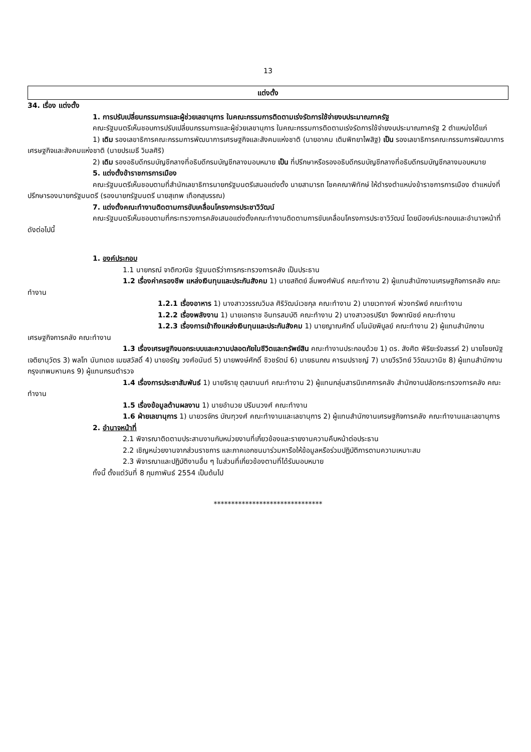13
แต่งตั้ง
34. เรื่อง แต่งตั้ง
1. การปรับเปลี่ยนกรรมการและผู้ช่วยเลขานุการ ในคณะกรรมการติดตามเร่งรัดการใช้จ่ายงบประมาณภาครัฐ
คณะรัฐมนตรีเห็นชอบการปรับเปลี่ยนกรรมการและผู้ช่วยเลขานุการ ในคณะกรรมการติดตามเร่งรัดการใช้จ่ายงบประมาณภาครัฐ 2 ตำแหน่งได้แก่
1) เดิม รองเลขาธิการคณะกรรมการพัฒนาการเศรษฐกิจและสังคมแห่งชาติ (นายอาคม เติมพิทยาไพสิฐ) เป็น รองเลขาธิการคณะกรรมการพัฒนาการเศรษฐกิจและสังคมแห่งชาติ (นายปรเมธี วิมลศิริ)
2) เดิม รองอธิบดีกรมบัญชีกลางที่อธิบดีกรมบัญชีกลางมอบหมาย เป็น ที่ปรึกษาหรือรองอธิบดีกรมบัญชีกลางที่อธิบดีกรมบัญชีกลางมอบหมาย
5. แต่งตั้งข้าราชการการเมือง
คณะรัฐมนตรีเห็นชอบตามที่สำนักเลขาธิการนายกรัฐมนตรีเสนอแต่งตั้ง นายสามารถ โชคคณาพิทักษ์ ให้ดำรงตำแหน่งข้าราชการการเมือง ตำแหน่งที่ปรึกษารองนายกรัฐมนตรี (รองนายกรัฐมนตรี นายสุเทพ เทือกสุบรรณ)
7. แต่งตั้งคณะทำงานติดตามการขับเคลื่อนโครงการประชาวิวัฒน์
คณะรัฐมนตรีเห็นชอบตามที่กระทรวงการคลังเสนอแต่งตั้งคณะทำงานติดตามการขับเคลื่อนโครงการประชาวิวัฒน์ โดยมีองค์ประกอบและอำนาจหน้าที่ ดังต่อไปนี้
1. องค์ประกอบ
1.1 นายกรณ์ จาติกวณิช รัฐมนตรีว่าการกระทรวงการคลัง เป็นประธาน
1.2 เรื่องค่าครองชีพ แหล่งเงินทุนและประกันสังคม 1) นายสถิตย์ ลิ่มพงศ์พันธ์ คณะทำงาน 2) ผู้แทนสำนักงานเศรษฐกิจการคลัง คณะทำงาน
1.2.1 เรื่องอาหาร 1) นางสาววรรณวิมล ศิริวัฒน์เวชกุล คณะทำงาน 2) นายเวทางค์ พ่วงทรัพย์ คณะทำงาน
1.2.2 เรื่องพลังงาน 1) นายเอกราช อินทรสมบัติ คณะทำงาน 2) นางสาวอรปรียา จึงพาณิชย์ คณะทำงาน
1.2.3 เรื่องการเข้าถึงแหล่งเงินทุนและประกันสังคม 1) นายญาณศักดิ์ มโนมัยพิบูลย์ คณะทำงาน 2) ผู้แทนสำนักงานเศรษฐกิจการคลัง คณะทำงาน
1.3 เรื่องเศรษฐกิจนอกระบบและความปลอดภัยในชีวิตและทรัพย์สิน คณะทำงานประกอบด้วย 1) ดร. สังศิต พิริยะรังสรรค์ 2) นายไชยณัฐ เจติยานุวัตร 3) พลโท นันทเดช เมฆสวัสดิ์ 4) นายอรัญ วงศ์อนันต์ 5) นายพงษ์ศักดิ์ ชิวชรัตน์ 6) นายธนภณ คารมปราชญ์ 7) นายวีรวิทย์ วิวัฒนวานิช 8) ผู้แทนสำนักงานกรุงเทพมหานคร 9) ผู้แทนกรมตำรวจ
1.4 เรื่องการประชาสัมพันธ์ 1) นายจิรายุ ตุลยานนท์ คณะทำงาน 2) ผู้แทนกลุ่มสารนิเทศการคลัง สำนักงานปลัดกระทรวงการคลัง คณะทำงาน
1.5 เรื่องข้อมูลด้านผลงาน 1) นายอำนวย ปรีมนวงศ์ คณะทำงาน
1.6 ฝ่ายเลขานุการ 1) นายวรจักร บัณฑุวงศ์ คณะทำงานและเลขานุการ 2) ผู้แทนสำนักงานเศรษฐกิจการคลัง คณะทำงานและเลขานุการ
2. อำนาจหน้าที่
2.1 พิจารณาติดตามประสานงานกับหน่วยงานที่เกี่ยวข้องและรายงานความคืบหน้าต่อประธาน
2.2 เชิญหน่วยงานจากส่วนราชการ และภาคเอกชนมาร่วมหารือให้ข้อมูลหรือร่วมปฏิบัติการตามความเหมาะสม
2.3 พิจารณาและปฏิบัติงานอื่น ๆ ในส่วนที่เกี่ยวข้องตามที่ได้รับมอบหมาย
ทั้งนี้ ตั้งแต่วันที่ 8 กุมภาพันธ์ 2554 เป็นต้นไป
*******************************